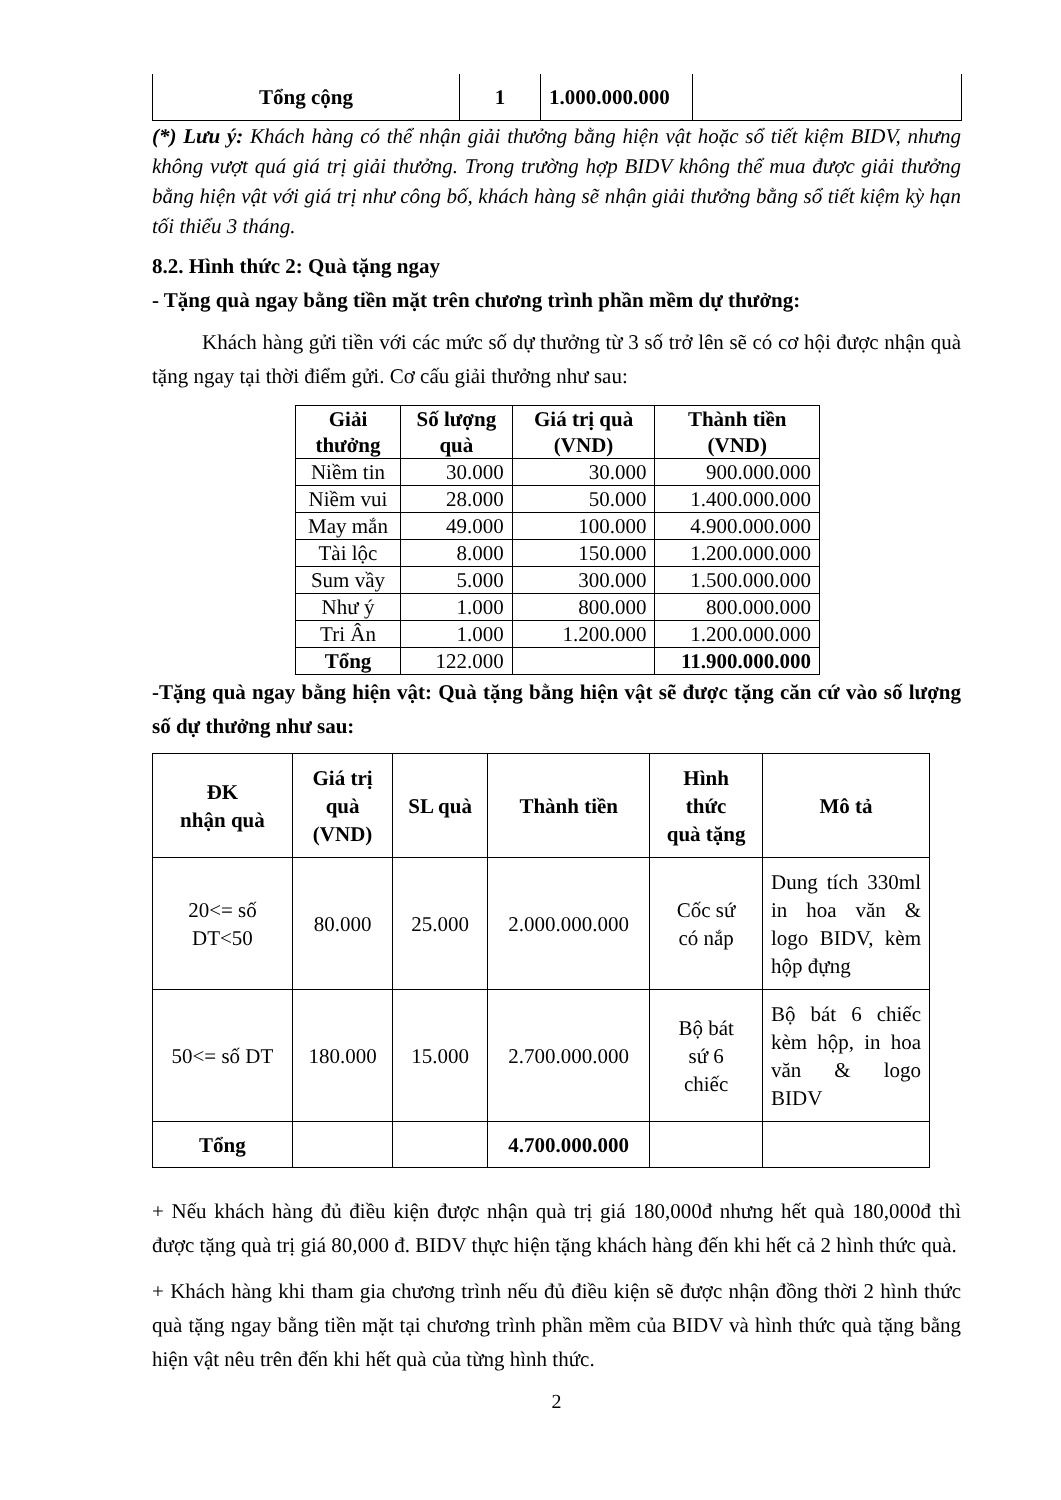| Tổng cộng | 1 | 1.000.000.000 | |
(*) Lưu ý: Khách hàng có thể nhận giải thưởng bằng hiện vật hoặc sổ tiết kiệm BIDV, nhưng không vượt quá giá trị giải thưởng. Trong trường hợp BIDV không thể mua được giải thưởng bằng hiện vật với giá trị như công bố, khách hàng sẽ nhận giải thưởng bằng sổ tiết kiệm kỳ hạn tối thiểu 3 tháng.
8.2. Hình thức 2: Quà tặng ngay
- Tặng quà ngay bằng tiền mặt trên chương trình phần mềm dự thưởng:
Khách hàng gửi tiền với các mức số dự thưởng từ 3 số trở lên sẽ có cơ hội được nhận quà tặng ngay tại thời điểm gửi. Cơ cấu giải thưởng như sau:
| Giải thưởng | Số lượng quà | Giá trị quà (VND) | Thành tiền (VND) |
| --- | --- | --- | --- |
| Niềm tin | 30.000 | 30.000 | 900.000.000 |
| Niềm vui | 28.000 | 50.000 | 1.400.000.000 |
| May mắn | 49.000 | 100.000 | 4.900.000.000 |
| Tài lộc | 8.000 | 150.000 | 1.200.000.000 |
| Sum vầy | 5.000 | 300.000 | 1.500.000.000 |
| Như ý | 1.000 | 800.000 | 800.000.000 |
| Tri Ân | 1.000 | 1.200.000 | 1.200.000.000 |
| Tổng | 122.000 | | 11.900.000.000 |
-Tặng quà ngay bằng hiện vật: Quà tặng bằng hiện vật sẽ được tặng căn cứ vào số lượng số dự thưởng như sau:
| ĐK nhận quà | Giá trị quà (VND) | SL quà | Thành tiền | Hình thức quà tặng | Mô tả |
| --- | --- | --- | --- | --- | --- |
| 20<= số DT<50 | 80.000 | 25.000 | 2.000.000.000 | Cốc sứ có nắp | Dung tích 330ml in hoa văn & logo BIDV, kèm hộp đựng |
| 50<= số DT | 180.000 | 15.000 | 2.700.000.000 | Bộ bát sứ 6 chiếc | Bộ bát 6 chiếc kèm hộp, in hoa văn & logo BIDV |
| Tổng | | | 4.700.000.000 | | |
+ Nếu khách hàng đủ điều kiện được nhận quà trị giá 180,000đ nhưng hết quà 180,000đ thì được tặng quà trị giá 80,000 đ. BIDV thực hiện tặng khách hàng đến khi hết cả 2 hình thức quà.
+ Khách hàng khi tham gia chương trình nếu đủ điều kiện sẽ được nhận đồng thời 2 hình thức quà tặng ngay bằng tiền mặt tại chương trình phần mềm của BIDV và hình thức quà tặng bằng hiện vật nêu trên đến khi hết quà của từng hình thức.
2